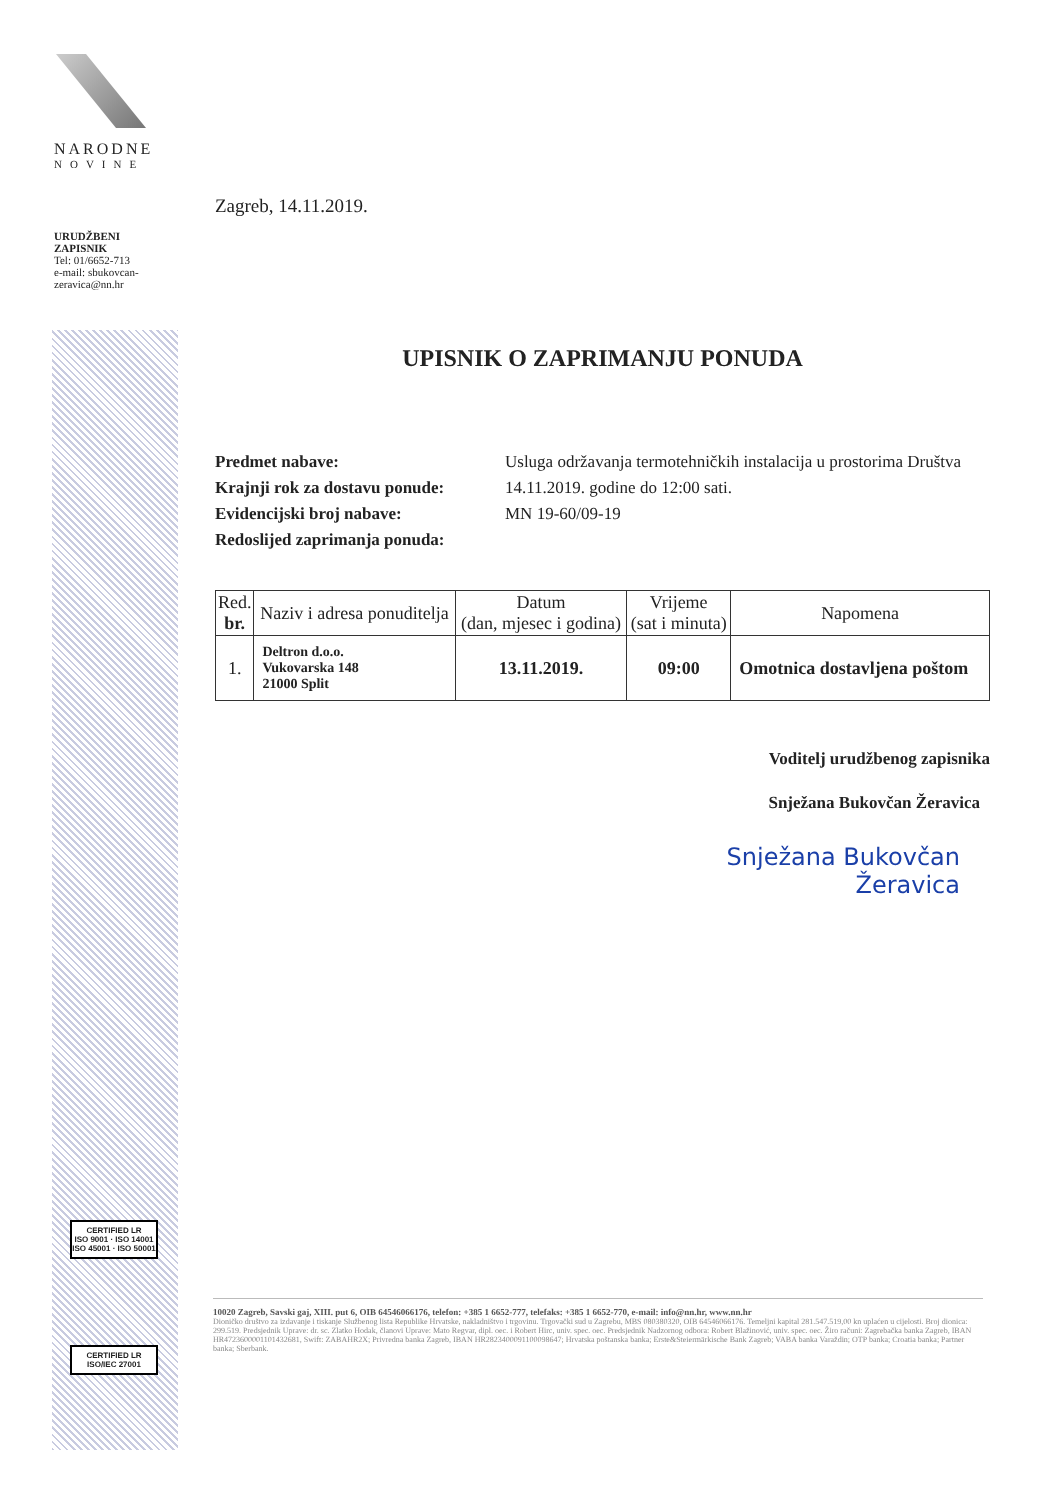NARODNE
NOVINE
URUDŽBENI
ZAPISNIK
Tel: 01/6652-713
e-mail: sbukovcan-zeravica@nn.hr
CERTIFIED LR
ISO 9001 · ISO 14001
ISO 45001 · ISO 50001
CERTIFIED LR
ISO/IEC 27001
Zagreb, 14.11.2019.
UPISNIK O ZAPRIMANJU PONUDA
Predmet nabave: Usluga održavanja termotehničkih instalacija u prostorima Društva
Krajnji rok za dostavu ponude: 14.11.2019. godine do 12:00 sati.
Evidencijski broj nabave: MN 19-60/09-19
Redoslijed zaprimanja ponuda:
| Red. br. | Naziv i adresa ponuditelja | Datum (dan, mjesec i godina) | Vrijeme (sat i minuta) | Napomena |
| --- | --- | --- | --- | --- |
| 1. | Deltron d.o.o. Vukovarska 148 21000 Split | 13.11.2019. | 09:00 | Omotnica dostavljena poštom |
Voditelj urudžbenog zapisnika
Snježana Bukovčan Žeravica
Snježana Bukovčan
Žeravica
10020 Zagreb, Savski gaj, XIII. put 6, OIB 64546066176, telefon: +385 1 6652-777, telefaks: +385 1 6652-770, e-mail: info@nn.hr, www.nn.hr
Dioničko društvo za izdavanje i tiskanje Službenog lista Republike Hrvatske, nakladništvo i trgovinu. Trgovački sud u Zagrebu, MBS 080380320, OIB 64546066176. Temeljni kapital 281.547.519,00 kn uplaćen u cijelosti. Broj dionica: 299.519. Predsjednik Uprave: dr. sc. Zlatko Hodak, članovi Uprave: Mato Regvar, dipl. oec. i Robert Hirc, univ. spec. oec. Predsjednik Nadzornog odbora: Robert Blažinović, univ. spec. oec. Žiro računi: Zagrebačka banka Zagreb, IBAN HR4723600001101432681, Swift: ZABAHR2X; Privredna banka Zagreb, IBAN HR2823400091100098647; Hrvatska poštanska banka; Erste&Steiermärkische Bank Zagreb; VABA banka Varaždin; OTP banka; Croatia banka; Partner banka; Sberbank.